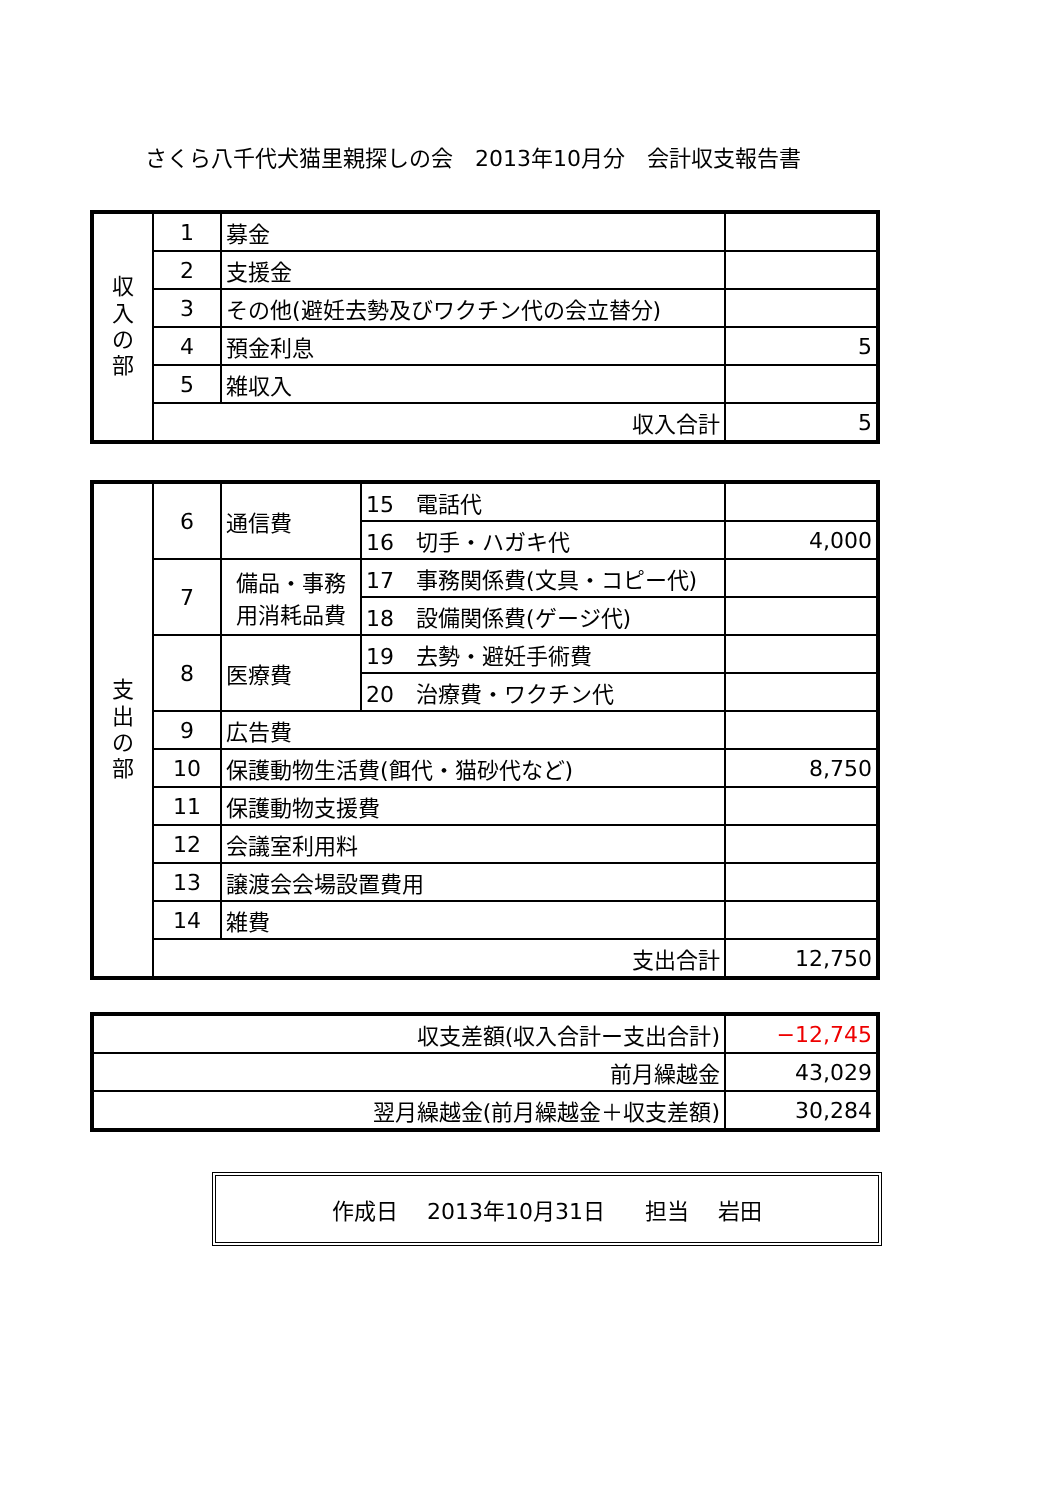さくら八千代犬猫里親探しの会　2013年10月分　会計収支報告書
| 収 入 の 部 | 1 | 募金 | |
| | 2 | 支援金 | |
| | 3 | その他(避妊去勢及びワクチン代の会立替分) | |
| | 4 | 預金利息 | 5 |
| | 5 | 雑収入 | |
| | 収入合計 | | 5 |
| 支 出 の 部 | 6 | 通信費 | 15 電話代 | |
| | | | 16 切手・ハガキ代 | 4,000 |
| | 7 | 備品・事務 用消耗品費 | 17 事務関係費(文具・コピー代) | |
| | | | 18 設備関係費(ゲージ代) | |
| | 8 | 医療費 | 19 去勢・避妊手術費 | |
| | | | 20 治療費・ワクチン代 | |
| | 9 | 広告費 | | |
| | 10 | 保護動物生活費(餌代・猫砂代など) | | 8,750 |
| | 11 | 保護動物支援費 | | |
| | 12 | 会議室利用料 | | |
| | 13 | 譲渡会会場設置費用 | | |
| | 14 | 雑費 | | |
| | 支出合計 | | | 12,750 |
| 収支差額(収入合計ー支出合計) | −12,745 |
| 前月繰越金 | 43,029 |
| 翌月繰越金(前月繰越金＋収支差額) | 30,284 |
作成日　 2013年10月31日 担当　 岩田